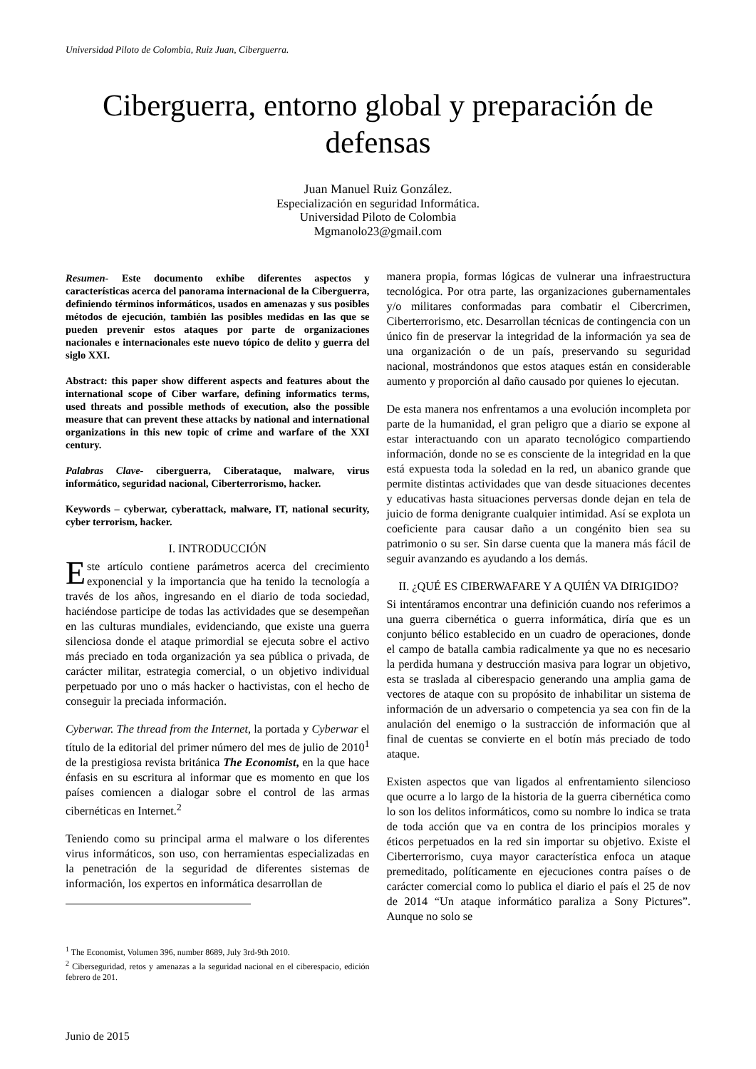Universidad Piloto de Colombia, Ruiz Juan, Ciberguerra.
Ciberguerra, entorno global y preparación de
defensas
Juan Manuel Ruiz González.
Especialización en seguridad Informática.
Universidad Piloto de Colombia
Mgmanolo23@gmail.com
Resumen- Este documento exhibe diferentes aspectos y características acerca del panorama internacional de la Ciberguerra, definiendo términos informáticos, usados en amenazas y sus posibles métodos de ejecución, también las posibles medidas en las que se pueden prevenir estos ataques por parte de organizaciones nacionales e internacionales este nuevo tópico de delito y guerra del siglo XXI.
Abstract: this paper show different aspects and features about the international scope of Ciber warfare, defining informatics terms, used threats and possible methods of execution, also the possible measure that can prevent these attacks by national and international organizations in this new topic of crime and warfare of the XXI century.
Palabras Clave- ciberguerra, Ciberataque, malware, virus informático, seguridad nacional, Ciberterrorismo, hacker.
Keywords – cyberwar, cyberattack, malware, IT, national security, cyber terrorism, hacker.
I. INTRODUCCIÓN
Este artículo contiene parámetros acerca del crecimiento exponencial y la importancia que ha tenido la tecnología a través de los años, ingresando en el diario de toda sociedad, haciéndose participe de todas las actividades que se desempeñan en las culturas mundiales, evidenciando, que existe una guerra silenciosa donde el ataque primordial se ejecuta sobre el activo más preciado en toda organización ya sea pública o privada, de carácter militar, estrategia comercial, o un objetivo individual perpetuado por uno o más hacker o hactivistas, con el hecho de conseguir la preciada información.
Cyberwar. The thread from the Internet, la portada y Cyberwar el título de la editorial del primer número del mes de julio de 2010<sup>1</sup> de la prestigiosa revista británica The Economist, en la que hace énfasis en su escritura al informar que es momento en que los países comiencen a dialogar sobre el control de las armas cibernéticas en Internet.<sup>2</sup>
Teniendo como su principal arma el malware o los diferentes virus informáticos, son uso, con herramientas especializadas en la penetración de la seguridad de diferentes sistemas de información, los expertos en informática desarrollan de
<sup>1</sup> The Economist, Volumen 396, number 8689, July 3rd-9th 2010.
<sup>2</sup> Ciberseguridad, retos y amenazas a la seguridad nacional en el ciberespacio, edición febrero de 201.
manera propia, formas lógicas de vulnerar una infraestructura tecnológica. Por otra parte, las organizaciones gubernamentales y/o militares conformadas para combatir el Cibercrimen, Ciberterrorismo, etc. Desarrollan técnicas de contingencia con un único fin de preservar la integridad de la información ya sea de una organización o de un país, preservando su seguridad nacional, mostrándonos que estos ataques están en considerable aumento y proporción al daño causado por quienes lo ejecutan.
De esta manera nos enfrentamos a una evolución incompleta por parte de la humanidad, el gran peligro que a diario se expone al estar interactuando con un aparato tecnológico compartiendo información, donde no se es consciente de la integridad en la que está expuesta toda la soledad en la red, un abanico grande que permite distintas actividades que van desde situaciones decentes y educativas hasta situaciones perversas donde dejan en tela de juicio de forma denigrante cualquier intimidad. Así se explota un coeficiente para causar daño a un congénito bien sea su patrimonio o su ser. Sin darse cuenta que la manera más fácil de seguir avanzando es ayudando a los demás.
II. ¿QUÉ ES CIBERWAFARE Y A QUIÉN VA DIRIGIDO?
Si intentáramos encontrar una definición cuando nos referimos a una guerra cibernética o guerra informática, diría que es un conjunto bélico establecido en un cuadro de operaciones, donde el campo de batalla cambia radicalmente ya que no es necesario la perdida humana y destrucción masiva para lograr un objetivo, esta se traslada al ciberespacio generando una amplia gama de vectores de ataque con su propósito de inhabilitar un sistema de información de un adversario o competencia ya sea con fin de la anulación del enemigo o la sustracción de información que al final de cuentas se convierte en el botín más preciado de todo ataque.
Existen aspectos que van ligados al enfrentamiento silencioso que ocurre a lo largo de la historia de la guerra cibernética como lo son los delitos informáticos, como su nombre lo indica se trata de toda acción que va en contra de los principios morales y éticos perpetuados en la red sin importar su objetivo. Existe el Ciberterrorismo, cuya mayor característica enfoca un ataque premeditado, políticamente en ejecuciones contra países o de carácter comercial como lo publica el diario el país el 25 de nov de 2014 “Un ataque informático paraliza a Sony Pictures”. Aunque no solo se
Junio de 2015